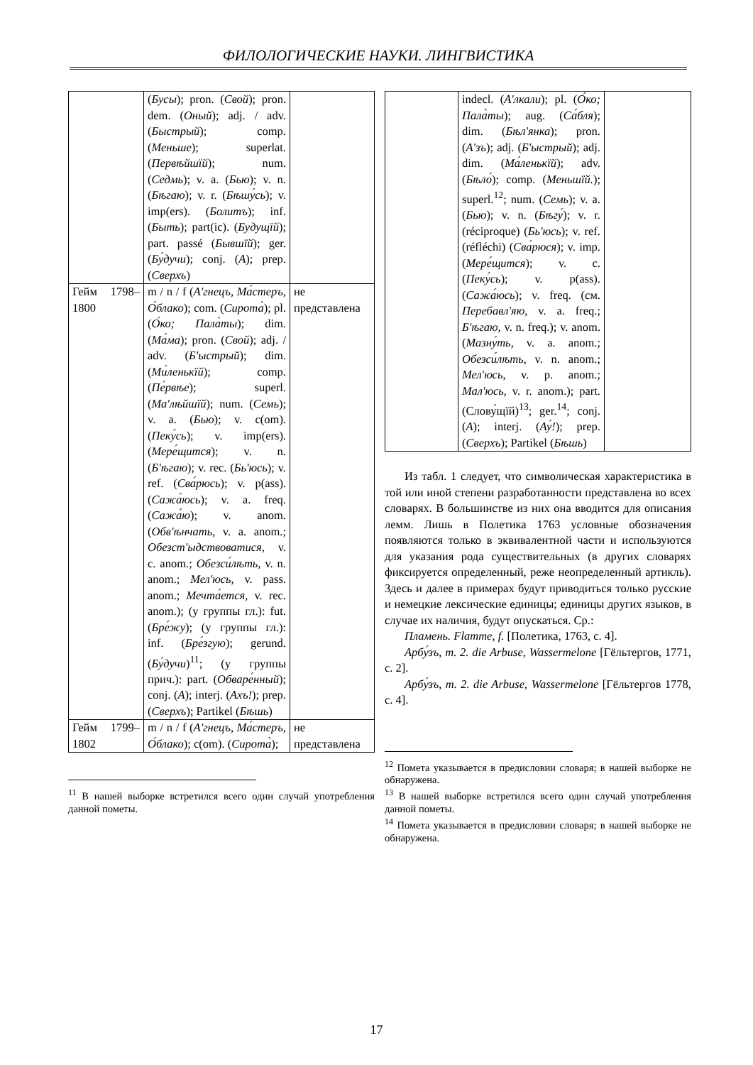ФИЛОЛОГИЧЕСКИЕ НАУКИ. ЛИНГВИСТИКА
| | ( Бусы ); pron. ( Свой ); pron. dem. ( Оный ); adj. / adv. ( Быстрый ); comp. ( Меньше ); superlat. ( Первѣйшїй ); num. ( Седмь ); v. a. ( Бью ); v. n. ( Бѣгаю ); v. r. ( Бѣшу́сь ); v. imp(ers). ( Болитъ ); inf. ( Быть ); part(ic). ( Будущїй ); part. passé ( Бывшїй ); ger. ( Бу́дучи ); conj. ( А ); prep. ( Сверхъ ) | |
| Гейм 1798–1800 | m / n / f ( А'гнецъ, Ма́стеръ, О́блако ); com. ( Сирота̀ ); pl. ( О́ко; Пала̀ты ); dim. ( Ма́ма ); pron. ( Свой ); adj. / adv. ( Б'ыстрый ); dim. ( Ми́ленькїй ); comp. ( Пе́рвѣе ); superl. ( Ма'лѣйшїй ); num. ( Семь ); v. a. ( Бью ); v. c(om). ( Пеку́сь ); v. imp(ers). ( Мере́щится ); v. n. ( Б'ѣгаю ); v. rec. ( Бь'юсь ); v. ref. ( Сва́рюсь ); v. p(ass). ( Сажа́юсь ); v. a. freq. ( Сажа́ю ); v. anom. ( Обв'ѣнчать, v. a. anom.; Обезст'ыдствоватися, v. c. anom.; Обезси́лѣть, v. n. anom.; Мел'юсь, v. pass. anom.; Мечта́ется, v. rec. anom.); (у группы гл.): fut. ( Бре́жу ); (у группы гл.): inf. ( Бре́згую ); gerund. ( Бу́дучи )<sup>11</sup>; (у группы прич.): part. ( Обваре́нный ); conj. ( А ); interj. ( Ахъ! ); prep. ( Сверхъ ); Partikel ( Бѣшь ) | не представлена |
| Гейм 1799–1802 | m / n / f ( А'гнецъ, Ма́стеръ, О́блако ); c(om). ( Сирота̀ ); | не представлена |
<sup>11</sup> В нашей выборке встретился всего один случай употребления данной пометы.
| | indecl. ( А'лкали ); pl. ( О́ко; Пала̀ты ); aug. ( Са́бля ); dim. ( Бѣл'янка ); pron. ( А'зъ ); adj. ( Б'ыстрый ); adj. dim. ( Ма́ленькїй ); adv. ( Бѣло́ ); comp. ( Меньшїй. ); superl.<sup>12</sup>; num. ( Семь ); v. a. ( Бью ); v. n. ( Бѣгу́ ); v. r. (réciproque) ( Бь'юсь ); v. ref. (réfléchi) ( Сва́рюся ); v. imp. ( Мере́щится ); v. c. ( Пеку́сь ); v. p(ass). ( Сажа́юсь ); v. freq. (см. Перебавл'яю, v. a. freq.; Б'ѣгаю, v. n. freq.); v. anom. ( Мазну́ть, v. a. anom.; Обезси́лѣть, v. n. anom.; Мел'юсь, v. p. anom.; Мал'юсь, v. r. anom.); part. (Слову́щїй)<sup>13</sup>; ger.<sup>14</sup>; conj. ( А ); interj. ( Ау́! ); prep. ( Сверхъ ); Partikel ( Бѣшь ) | |
Из табл. 1 следует, что символическая характеристика в той или иной степени разработанности представлена во всех словарях. В большинстве из них она вводится для описания лемм. Лишь в Полетика 1763 условные обозначения появляются только в эквивалентной части и используются для указания рода существительных (в других словарях фиксируется определенный, реже неопределенный артикль). Здесь и далее в примерах будут приводиться только русские и немецкие лексические единицы; единицы других языков, в случае их наличия, будут опускаться. Ср.:
Пламень. Flamme, f. [Полетика, 1763, с. 4].
Арбу́зъ, m. 2. die Arbuse, Wassermelone [Гёльтергов, 1771, с. 2].
Арбу́зъ, m. 2. die Arbuse, Wassermelone [Гёльтергов 1778, с. 4].
<sup>12</sup> Помета указывается в предисловии словаря; в нашей выборке не обнаружена.
<sup>13</sup> В нашей выборке встретился всего один случай употребления данной пометы.
<sup>14</sup> Помета указывается в предисловии словаря; в нашей выборке не обнаружена.
17